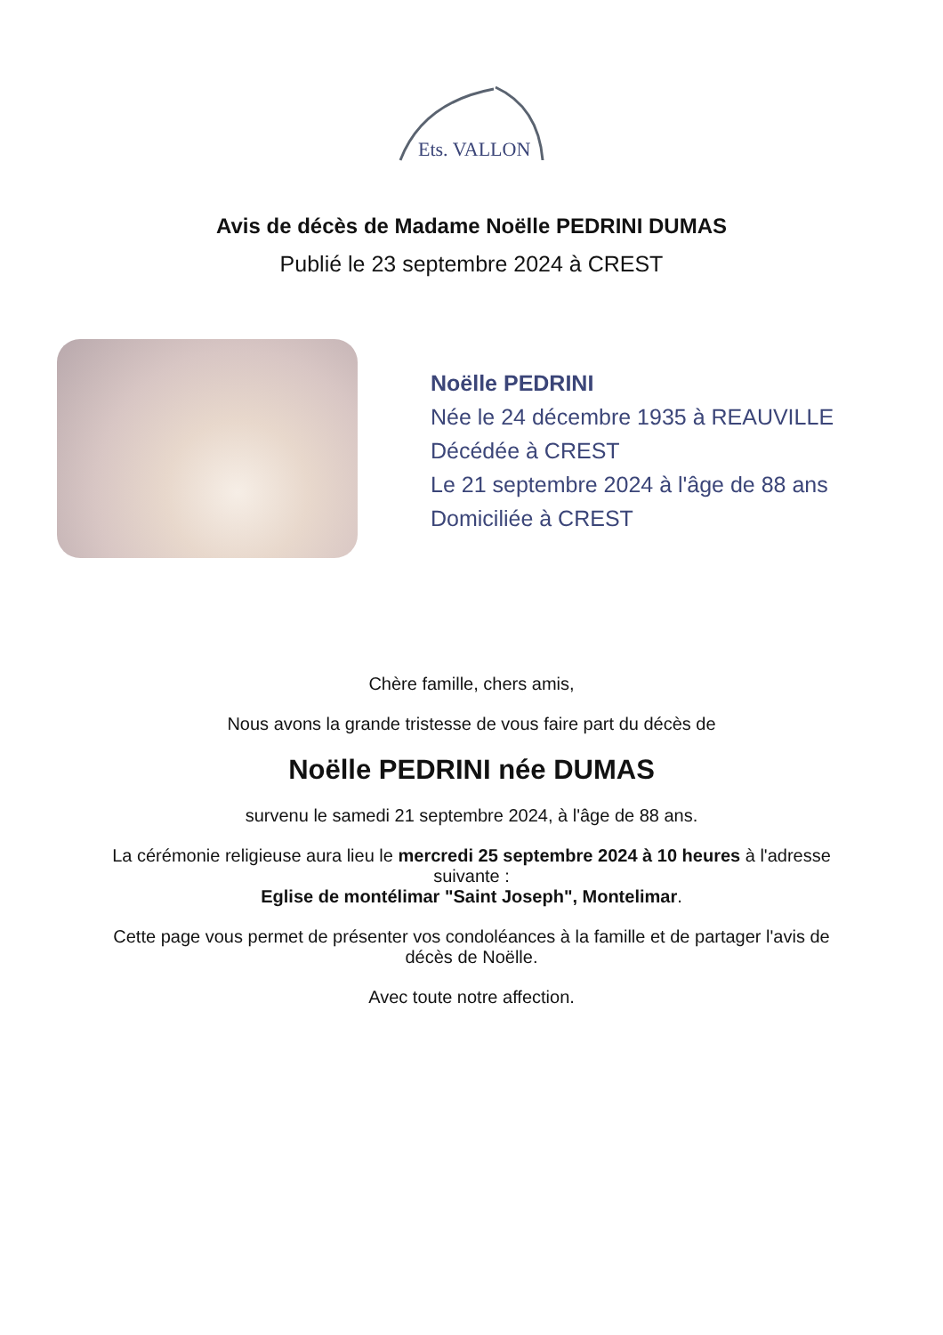Ets. VALLON
Avis de décès de Madame Noëlle PEDRINI DUMAS
Publié le 23 septembre 2024 à CREST
Noëlle PEDRINI
Née le 24 décembre 1935 à REAUVILLE
Décédée à CREST
Le 21 septembre 2024 à l'âge de 88 ans
Domiciliée à CREST
Chère famille, chers amis,
Nous avons la grande tristesse de vous faire part du décès de
Noëlle PEDRINI née DUMAS
survenu le samedi 21 septembre 2024, à l'âge de 88 ans.
La cérémonie religieuse aura lieu le mercredi 25 septembre 2024 à 10 heures à l'adresse suivante :
Eglise de montélimar "Saint Joseph", Montelimar.
Cette page vous permet de présenter vos condoléances à la famille et de partager l'avis de décès de Noëlle.
Avec toute notre affection.